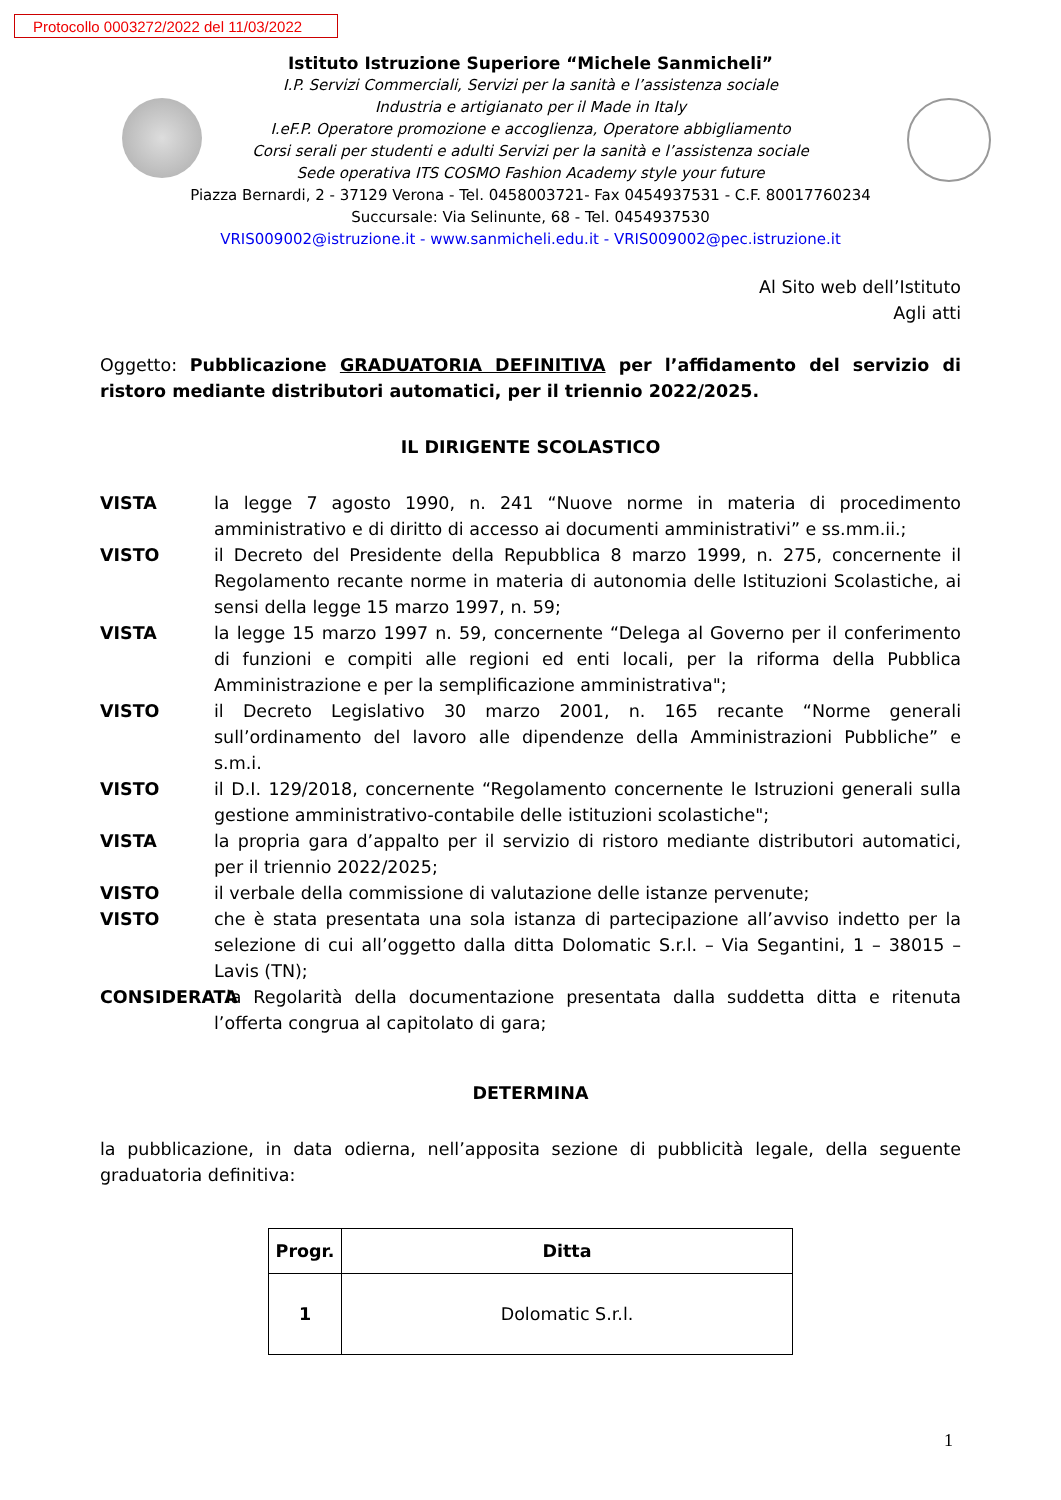Protocollo 0003272/2022 del 11/03/2022
Istituto Istruzione Superiore “Michele Sanmicheli”
I.P. Servizi Commerciali, Servizi per la sanità e l’assistenza sociale
Industria e artigianato per il Made in Italy
I.eF.P. Operatore promozione e accoglienza, Operatore abbigliamento
Corsi serali per studenti e adulti Servizi per la sanità e l’assistenza sociale
Sede operativa ITS COSMO Fashion Academy style your future
Piazza Bernardi, 2 - 37129 Verona - Tel. 0458003721- Fax 0454937531 - C.F. 80017760234
Succursale: Via Selinunte, 68 - Tel. 0454937530
VRIS009002@istruzione.it - www.sanmicheli.edu.it - VRIS009002@pec.istruzione.it
Al Sito web dell’Istituto
Agli atti
Oggetto: Pubblicazione GRADUATORIA DEFINITIVA per l’affidamento del servizio di ristoro mediante distributori automatici, per il triennio 2022/2025.
IL DIRIGENTE SCOLASTICO
VISTA la legge 7 agosto 1990, n. 241 “Nuove norme in materia di procedimento amministrativo e di diritto di accesso ai documenti amministrativi” e ss.mm.ii.;
VISTO il Decreto del Presidente della Repubblica 8 marzo 1999, n. 275, concernente il Regolamento recante norme in materia di autonomia delle Istituzioni Scolastiche, ai sensi della legge 15 marzo 1997, n. 59;
VISTA la legge 15 marzo 1997 n. 59, concernente “Delega al Governo per il conferimento di funzioni e compiti alle regioni ed enti locali, per la riforma della Pubblica Amministrazione e per la semplificazione amministrativa";
VISTO il Decreto Legislativo 30 marzo 2001, n. 165 recante “Norme generali sull’ordinamento del lavoro alle dipendenze della Amministrazioni Pubbliche” e s.m.i.
VISTO il D.I. 129/2018, concernente “Regolamento concernente le Istruzioni generali sulla gestione amministrativo-contabile delle istituzioni scolastiche";
VISTA la propria gara d’appalto per il servizio di ristoro mediante distributori automatici, per il triennio 2022/2025;
VISTO il verbale della commissione di valutazione delle istanze pervenute;
VISTO che è stata presentata una sola istanza di partecipazione all’avviso indetto per la selezione di cui all’oggetto dalla ditta Dolomatic S.r.l. – Via Segantini, 1 – 38015 – Lavis (TN);
CONSIDERATA la Regolarità della documentazione presentata dalla suddetta ditta e ritenuta l’offerta congrua al capitolato di gara;
DETERMINA
la pubblicazione, in data odierna, nell’apposita sezione di pubblicità legale, della seguente graduatoria definitiva:
| Progr. | Ditta |
| --- | --- |
| 1 | Dolomatic S.r.l. |
1